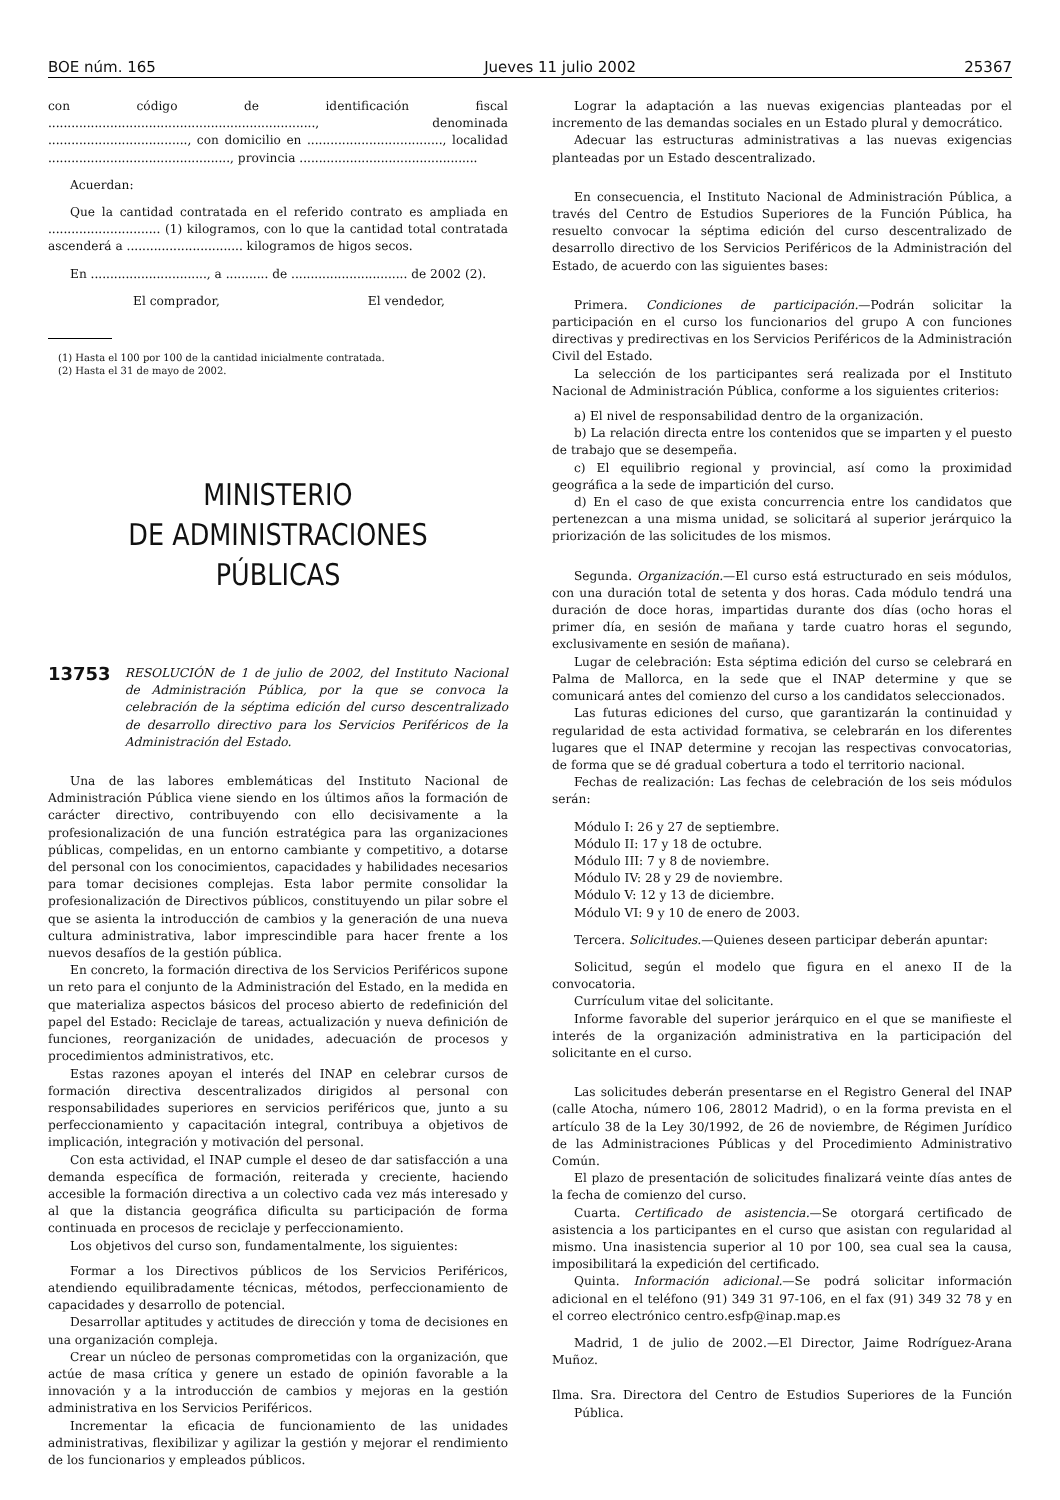BOE núm. 165 Jueves 11 julio 2002 25367
con código de identificación fiscal ....................................................................., denominada ...................................., con domicilio en ..................................., localidad ..............................................., provincia ..............................................
Acuerdan:
Que la cantidad contratada en el referido contrato es ampliada en ............................. (1) kilogramos, con lo que la cantidad total contratada ascenderá a .............................. kilogramos de higos secos.
En .............................., a ........... de .............................. de 2002 (2).
El comprador, El vendedor,
(1) Hasta el 100 por 100 de la cantidad inicialmente contratada.
(2) Hasta el 31 de mayo de 2002.
MINISTERIO
DE ADMINISTRACIONES
PÚBLICAS
13753 RESOLUCIÓN de 1 de julio de 2002, del Instituto Nacional de Administración Pública, por la que se convoca la celebración de la séptima edición del curso descentralizado de desarrollo directivo para los Servicios Periféricos de la Administración del Estado.
Una de las labores emblemáticas del Instituto Nacional de Administración Pública viene siendo en los últimos años la formación de carácter directivo, contribuyendo con ello decisivamente a la profesionalización de una función estratégica para las organizaciones públicas, compelidas, en un entorno cambiante y competitivo, a dotarse del personal con los conocimientos, capacidades y habilidades necesarios para tomar decisiones complejas. Esta labor permite consolidar la profesionalización de Directivos públicos, constituyendo un pilar sobre el que se asienta la introducción de cambios y la generación de una nueva cultura administrativa, labor imprescindible para hacer frente a los nuevos desafíos de la gestión pública.
En concreto, la formación directiva de los Servicios Periféricos supone un reto para el conjunto de la Administración del Estado, en la medida en que materializa aspectos básicos del proceso abierto de redefinición del papel del Estado: Reciclaje de tareas, actualización y nueva definición de funciones, reorganización de unidades, adecuación de procesos y procedimientos administrativos, etc.
Estas razones apoyan el interés del INAP en celebrar cursos de formación directiva descentralizados dirigidos al personal con responsabilidades superiores en servicios periféricos que, junto a su perfeccionamiento y capacitación integral, contribuya a objetivos de implicación, integración y motivación del personal.
Con esta actividad, el INAP cumple el deseo de dar satisfacción a una demanda específica de formación, reiterada y creciente, haciendo accesible la formación directiva a un colectivo cada vez más interesado y al que la distancia geográfica dificulta su participación de forma continuada en procesos de reciclaje y perfeccionamiento.
Los objetivos del curso son, fundamentalmente, los siguientes:
Formar a los Directivos públicos de los Servicios Periféricos, atendiendo equilibradamente técnicas, métodos, perfeccionamiento de capacidades y desarrollo de potencial.
Desarrollar aptitudes y actitudes de dirección y toma de decisiones en una organización compleja.
Crear un núcleo de personas comprometidas con la organización, que actúe de masa crítica y genere un estado de opinión favorable a la innovación y a la introducción de cambios y mejoras en la gestión administrativa en los Servicios Periféricos.
Incrementar la eficacia de funcionamiento de las unidades administrativas, flexibilizar y agilizar la gestión y mejorar el rendimiento de los funcionarios y empleados públicos.
Lograr la adaptación a las nuevas exigencias planteadas por el incremento de las demandas sociales en un Estado plural y democrático.
Adecuar las estructuras administrativas a las nuevas exigencias planteadas por un Estado descentralizado.
En consecuencia, el Instituto Nacional de Administración Pública, a través del Centro de Estudios Superiores de la Función Pública, ha resuelto convocar la séptima edición del curso descentralizado de desarrollo directivo de los Servicios Periféricos de la Administración del Estado, de acuerdo con las siguientes bases:
Primera. Condiciones de participación.—Podrán solicitar la participación en el curso los funcionarios del grupo A con funciones directivas y predirectivas en los Servicios Periféricos de la Administración Civil del Estado.
La selección de los participantes será realizada por el Instituto Nacional de Administración Pública, conforme a los siguientes criterios:
a) El nivel de responsabilidad dentro de la organización.
b) La relación directa entre los contenidos que se imparten y el puesto de trabajo que se desempeña.
c) El equilibrio regional y provincial, así como la proximidad geográfica a la sede de impartición del curso.
d) En el caso de que exista concurrencia entre los candidatos que pertenezcan a una misma unidad, se solicitará al superior jerárquico la priorización de las solicitudes de los mismos.
Segunda. Organización.—El curso está estructurado en seis módulos, con una duración total de setenta y dos horas. Cada módulo tendrá una duración de doce horas, impartidas durante dos días (ocho horas el primer día, en sesión de mañana y tarde cuatro horas el segundo, exclusivamente en sesión de mañana).
Lugar de celebración: Esta séptima edición del curso se celebrará en Palma de Mallorca, en la sede que el INAP determine y que se comunicará antes del comienzo del curso a los candidatos seleccionados.
Las futuras ediciones del curso, que garantizarán la continuidad y regularidad de esta actividad formativa, se celebrarán en los diferentes lugares que el INAP determine y recojan las respectivas convocatorias, de forma que se dé gradual cobertura a todo el territorio nacional.
Fechas de realización: Las fechas de celebración de los seis módulos serán:
Módulo I: 26 y 27 de septiembre.
Módulo II: 17 y 18 de octubre.
Módulo III: 7 y 8 de noviembre.
Módulo IV: 28 y 29 de noviembre.
Módulo V: 12 y 13 de diciembre.
Módulo VI: 9 y 10 de enero de 2003.
Tercera. Solicitudes.—Quienes deseen participar deberán apuntar:
Solicitud, según el modelo que figura en el anexo II de la convocatoria.
Currículum vitae del solicitante.
Informe favorable del superior jerárquico en el que se manifieste el interés de la organización administrativa en la participación del solicitante en el curso.
Las solicitudes deberán presentarse en el Registro General del INAP (calle Atocha, número 106, 28012 Madrid), o en la forma prevista en el artículo 38 de la Ley 30/1992, de 26 de noviembre, de Régimen Jurídico de las Administraciones Públicas y del Procedimiento Administrativo Común.
El plazo de presentación de solicitudes finalizará veinte días antes de la fecha de comienzo del curso.
Cuarta. Certificado de asistencia.—Se otorgará certificado de asistencia a los participantes en el curso que asistan con regularidad al mismo. Una inasistencia superior al 10 por 100, sea cual sea la causa, imposibilitará la expedición del certificado.
Quinta. Información adicional.—Se podrá solicitar información adicional en el teléfono (91) 349 31 97-106, en el fax (91) 349 32 78 y en el correo electrónico centro.esfp@inap.map.es
Madrid, 1 de julio de 2002.—El Director, Jaime Rodríguez-Arana Muñoz.
Ilma. Sra. Directora del Centro de Estudios Superiores de la Función Pública.